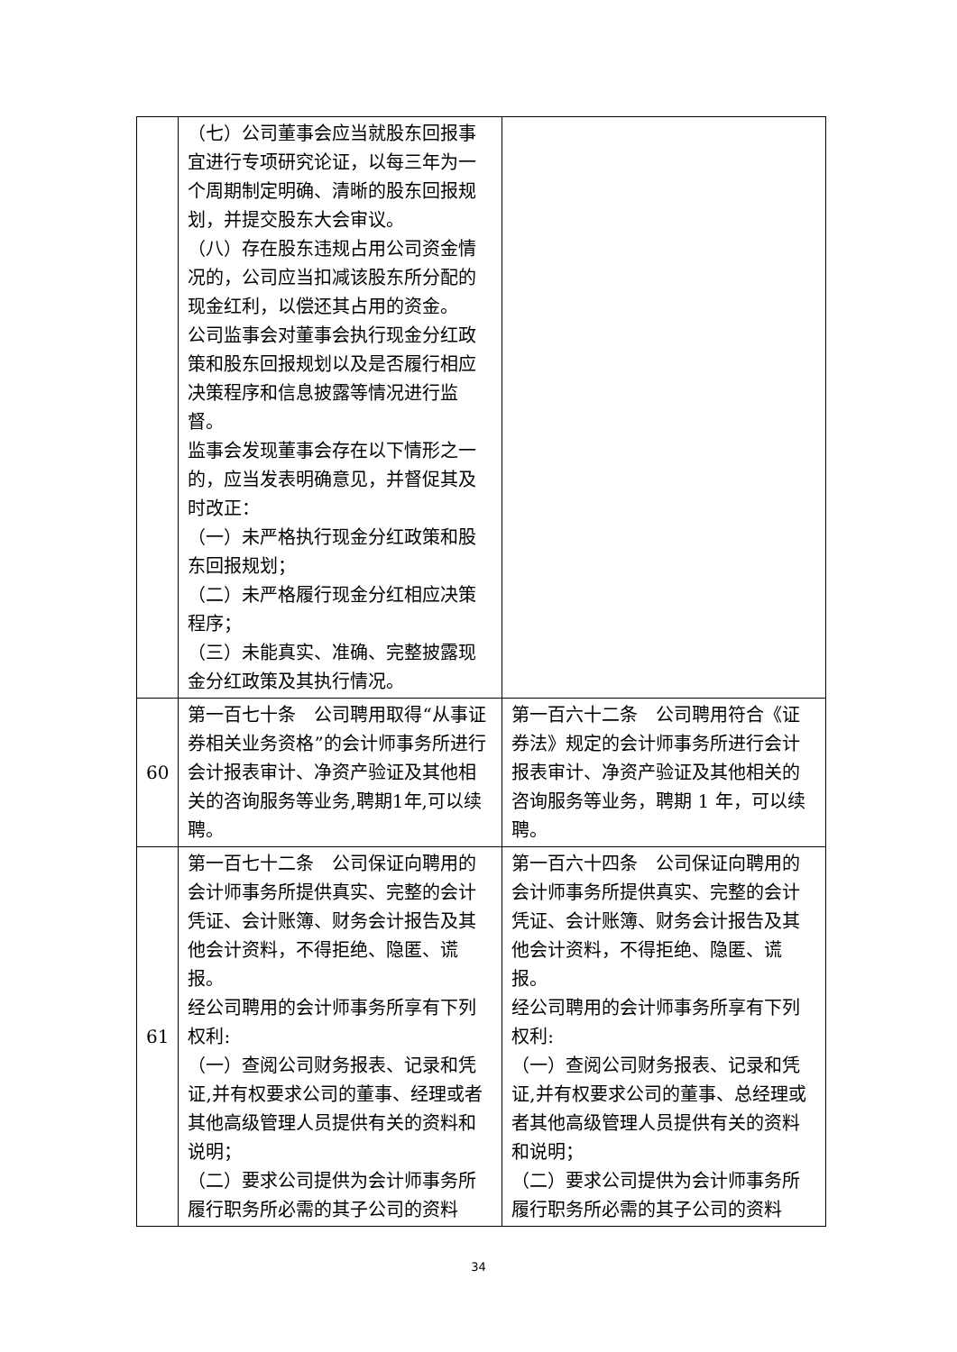| | （七）公司董事会应当就股东回报事宜进行专项研究论证，以每三年为一个周期制定明确、清晰的股东回报规划，并提交股东大会审议。 （八）存在股东违规占用公司资金情况的，公司应当扣减该股东所分配的现金红利，以偿还其占用的资金。 公司监事会对董事会执行现金分红政策和股东回报规划以及是否履行相应决策程序和信息披露等情况进行监督。 监事会发现董事会存在以下情形之一的，应当发表明确意见，并督促其及时改正： （一）未严格执行现金分红政策和股东回报规划； （二）未严格履行现金分红相应决策程序； （三）未能真实、准确、完整披露现金分红政策及其执行情况。 | |
| 60 | 第一百七十条 公司聘用取得“从事证券相关业务资格”的会计师事务所进行会计报表审计、净资产验证及其他相关的咨询服务等业务,聘期1年,可以续聘。 | 第一百六十二条 公司聘用符合《证券法》规定的会计师事务所进行会计报表审计、净资产验证及其他相关的咨询服务等业务，聘期 1 年，可以续聘。 |
| 61 | 第一百七十二条 公司保证向聘用的会计师事务所提供真实、完整的会计凭证、会计账簿、财务会计报告及其他会计资料，不得拒绝、隐匿、谎报。 经公司聘用的会计师事务所享有下列权利: （一）查阅公司财务报表、记录和凭证,并有权要求公司的董事、经理或者其他高级管理人员提供有关的资料和说明； （二）要求公司提供为会计师事务所履行职务所必需的其子公司的资料 | 第一百六十四条 公司保证向聘用的会计师事务所提供真实、完整的会计凭证、会计账簿、财务会计报告及其他会计资料，不得拒绝、隐匿、谎报。 经公司聘用的会计师事务所享有下列权利: （一）查阅公司财务报表、记录和凭证,并有权要求公司的董事、总经理或者其他高级管理人员提供有关的资料和说明； （二）要求公司提供为会计师事务所履行职务所必需的其子公司的资料 |
34